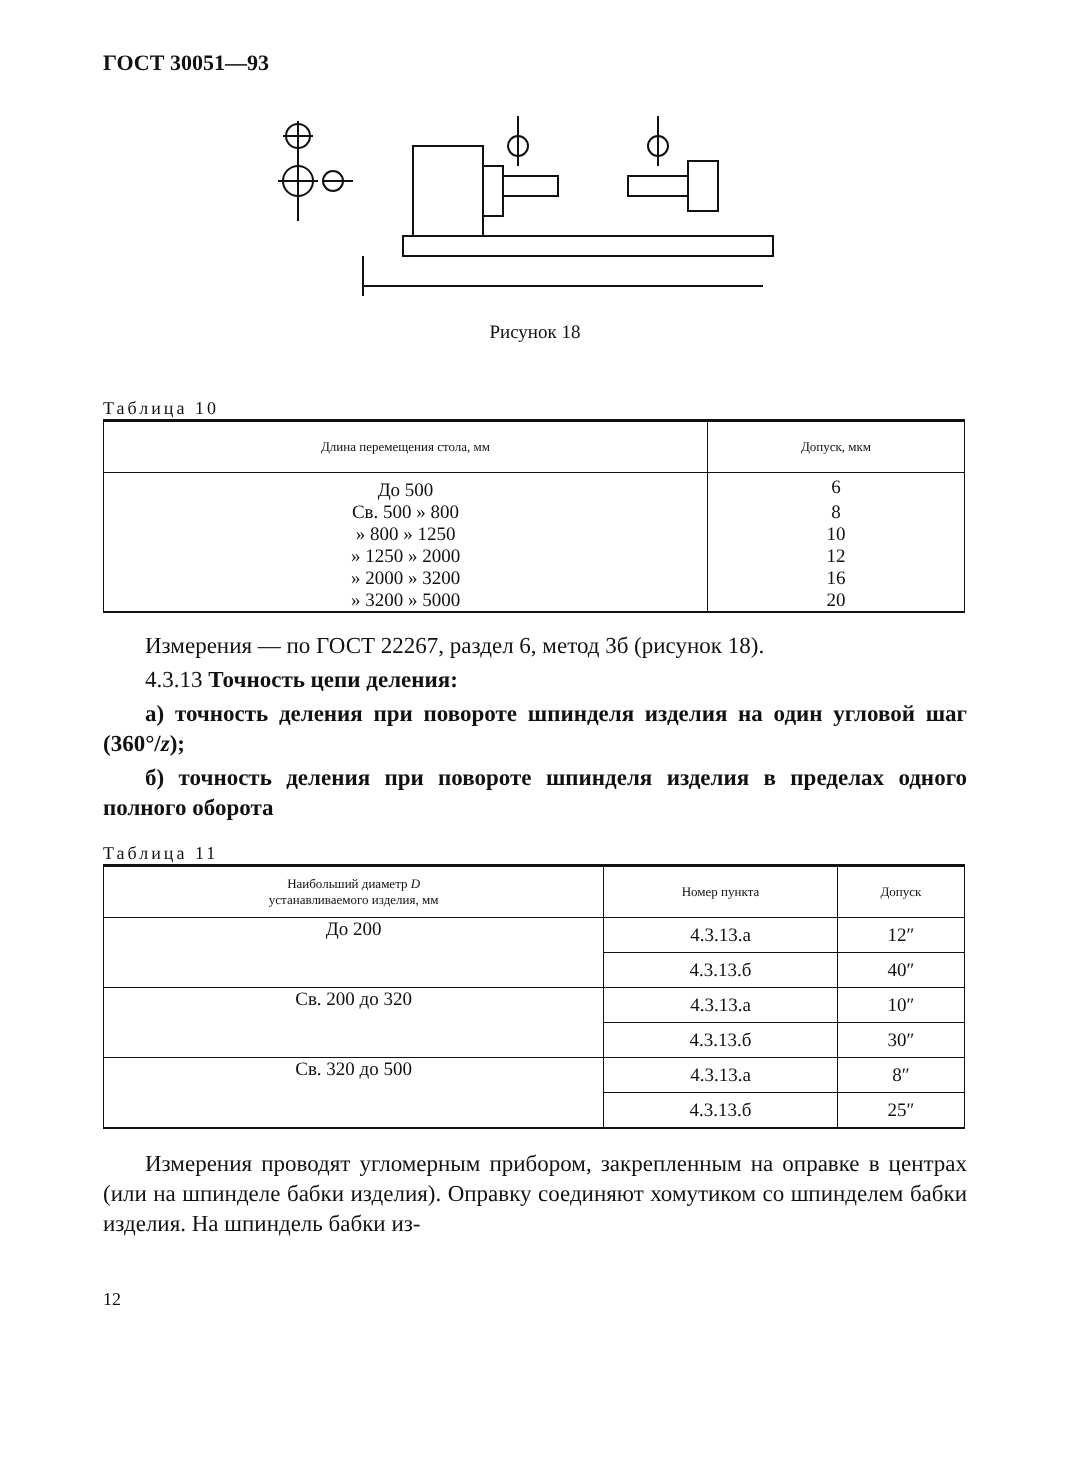ГОСТ 30051—93
Рисунок 18
Таблица 10
| Длина перемещения стола, мм | Допуск, мкм |
| --- | --- |
| До 500 | 6 |
| Св. 500 » 800 | 8 |
| » 800 » 1250 | 10 |
| » 1250 » 2000 | 12 |
| » 2000 » 3200 | 16 |
| » 3200 » 5000 | 20 |
Измерения — по ГОСТ 22267, раздел 6, метод 3б (рисунок 18).
4.3.13 Точность цепи деления:
а) точность деления при повороте шпинделя изделия на один угловой шаг (360°/z);
б) точность деления при повороте шпинделя изделия в пределах одного полного оборота
Таблица 11
| Наибольший диаметр D устанавливаемого изделия, мм | Номер пункта | Допуск |
| --- | --- | --- |
| До 200 | 4.3.13.а | 12″ |
| | 4.3.13.б | 40″ |
| Св. 200 до 320 | 4.3.13.а | 10″ |
| | 4.3.13.б | 30″ |
| Св. 320 до 500 | 4.3.13.а | 8″ |
| | 4.3.13.б | 25″ |
Измерения проводят угломерным прибором, закрепленным на оправке в центрах (или на шпинделе бабки изделия). Оправку соединяют хомутиком со шпинделем бабки изделия. На шпиндель бабки из-
12